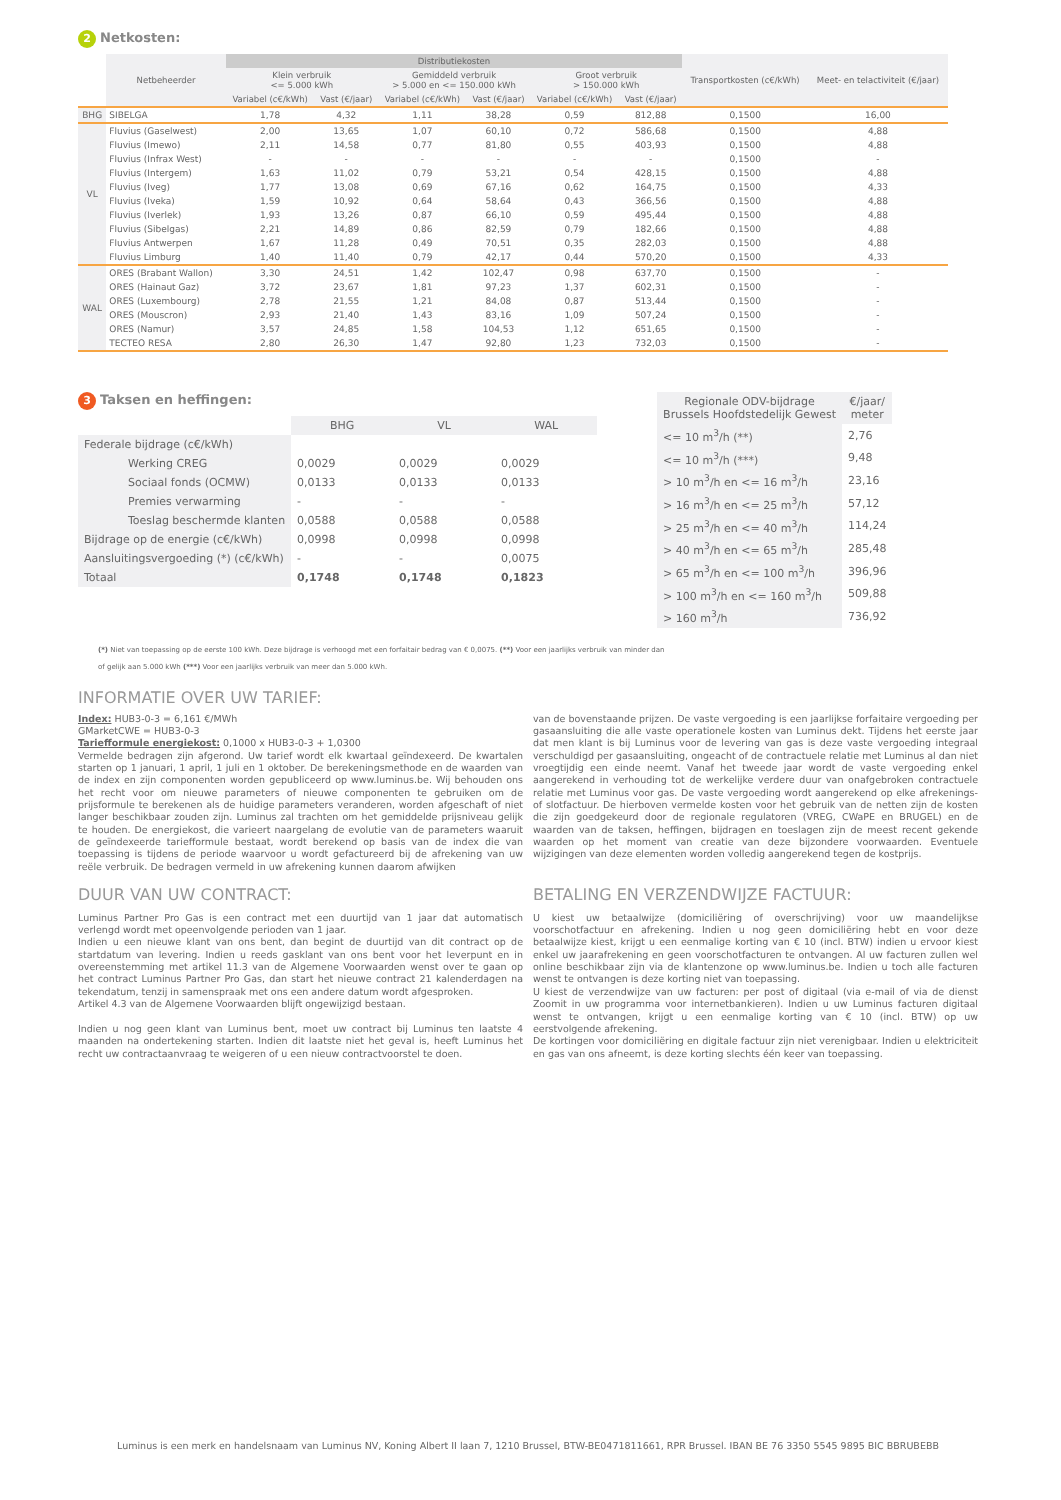2 Netkosten:
| | Netbeheerder | Distributiekosten | | | | | | Transportkosten (c€/kWh) | Meet- en telactiviteit (€/jaar) |
| --- | --- | --- | --- | --- | --- | --- | --- | --- | --- |
| | | Klein verbruik <= 5.000 kWh | | Gemiddeld verbruik > 5.000 en <= 150.000 kWh | | Groot verbruik > 150.000 kWh | | | |
| | | Variabel (c€/kWh) | Vast (€/jaar) | Variabel (c€/kWh) | Vast (€/jaar) | Variabel (c€/kWh) | Vast (€/jaar) | | |
| BHG | SIBELGA | 1,78 | 4,32 | 1,11 | 38,28 | 0,59 | 812,88 | 0,1500 | 16,00 |
| VL | Fluvius (Gaselwest) | 2,00 | 13,65 | 1,07 | 60,10 | 0,72 | 586,68 | 0,1500 | 4,88 |
| | Fluvius (Imewo) | 2,11 | 14,58 | 0,77 | 81,80 | 0,55 | 403,93 | 0,1500 | 4,88 |
| | Fluvius (Infrax West) | - | - | - | - | - | - | 0,1500 | - |
| | Fluvius (Intergem) | 1,63 | 11,02 | 0,79 | 53,21 | 0,54 | 428,15 | 0,1500 | 4,88 |
| | Fluvius (Iveg) | 1,77 | 13,08 | 0,69 | 67,16 | 0,62 | 164,75 | 0,1500 | 4,33 |
| | Fluvius (Iveka) | 1,59 | 10,92 | 0,64 | 58,64 | 0,43 | 366,56 | 0,1500 | 4,88 |
| | Fluvius (Iverlek) | 1,93 | 13,26 | 0,87 | 66,10 | 0,59 | 495,44 | 0,1500 | 4,88 |
| | Fluvius (Sibelgas) | 2,21 | 14,89 | 0,86 | 82,59 | 0,79 | 182,66 | 0,1500 | 4,88 |
| | Fluvius Antwerpen | 1,67 | 11,28 | 0,49 | 70,51 | 0,35 | 282,03 | 0,1500 | 4,88 |
| | Fluvius Limburg | 1,40 | 11,40 | 0,79 | 42,17 | 0,44 | 570,20 | 0,1500 | 4,33 |
| WAL | ORES (Brabant Wallon) | 3,30 | 24,51 | 1,42 | 102,47 | 0,98 | 637,70 | 0,1500 | - |
| | ORES (Hainaut Gaz) | 3,72 | 23,67 | 1,81 | 97,23 | 1,37 | 602,31 | 0,1500 | - |
| | ORES (Luxembourg) | 2,78 | 21,55 | 1,21 | 84,08 | 0,87 | 513,44 | 0,1500 | - |
| | ORES (Mouscron) | 2,93 | 21,40 | 1,43 | 83,16 | 1,09 | 507,24 | 0,1500 | - |
| | ORES (Namur) | 3,57 | 24,85 | 1,58 | 104,53 | 1,12 | 651,65 | 0,1500 | - |
| | TECTEO RESA | 2,80 | 26,30 | 1,47 | 92,80 | 1,23 | 732,03 | 0,1500 | - |
3 Taksen en heffingen:
| | BHG | VL | WAL |
| --- | --- | --- | --- |
| Federale bijdrage (c€/kWh) | | | |
| Werking CREG | 0,0029 | 0,0029 | 0,0029 |
| Sociaal fonds (OCMW) | 0,0133 | 0,0133 | 0,0133 |
| Premies verwarming | - | - | - |
| Toeslag beschermde klanten | 0,0588 | 0,0588 | 0,0588 |
| Bijdrage op de energie (c€/kWh) | 0,0998 | 0,0998 | 0,0998 |
| Aansluitingsvergoeding (*) (c€/kWh) | - | - | 0,0075 |
| Totaal | 0,1748 | 0,1748 | 0,1823 |
| Regionale ODV-bijdrage Brussels Hoofdstedelijk Gewest | €/jaar/ meter |
| --- | --- |
| <= 10 m<sup>3</sup>/h (**) | 2,76 |
| <= 10 m<sup>3</sup>/h (***) | 9,48 |
| > 10 m<sup>3</sup>/h en <= 16 m<sup>3</sup>/h | 23,16 |
| > 16 m<sup>3</sup>/h en <= 25 m<sup>3</sup>/h | 57,12 |
| > 25 m<sup>3</sup>/h en <= 40 m<sup>3</sup>/h | 114,24 |
| > 40 m<sup>3</sup>/h en <= 65 m<sup>3</sup>/h | 285,48 |
| > 65 m<sup>3</sup>/h en <= 100 m<sup>3</sup>/h | 396,96 |
| > 100 m<sup>3</sup>/h en <= 160 m<sup>3</sup>/h | 509,88 |
| > 160 m<sup>3</sup>/h | 736,92 |
(*) Niet van toepassing op de eerste 100 kWh. Deze bijdrage is verhoogd met een forfaitair bedrag van € 0,0075. (**) Voor een jaarlijks verbruik van minder dan of gelijk aan 5.000 kWh (***) Voor een jaarlijks verbruik van meer dan 5.000 kWh.
INFORMATIE OVER UW TARIEF:
Index: HUB3-0-3 = 6,161 €/MWh
GMarketCWE = HUB3-0-3
Tariefformule energiekost: 0,1000 x HUB3-0-3 + 1,0300
Vermelde bedragen zijn afgerond. Uw tarief wordt elk kwartaal geïndexeerd. De kwartalen starten op 1 januari, 1 april, 1 juli en 1 oktober. De berekeningsmethode en de waarden van de index en zijn componenten worden gepubliceerd op www.luminus.be. Wij behouden ons het recht voor om nieuwe parameters of nieuwe componenten te gebruiken om de prijsformule te berekenen als de huidige parameters veranderen, worden afgeschaft of niet langer beschikbaar zouden zijn. Luminus zal trachten om het gemiddelde prijsniveau gelijk te houden. De energiekost, die varieert naargelang de evolutie van de parameters waaruit de geïndexeerde tariefformule bestaat, wordt berekend op basis van de index die van toepassing is tijdens de periode waarvoor u wordt gefactureerd bij de afrekening van uw reële verbruik. De bedragen vermeld in uw afrekening kunnen daarom afwijken
van de bovenstaande prijzen. De vaste vergoeding is een jaarlijkse forfaitaire vergoeding per gasaansluiting die alle vaste operationele kosten van Luminus dekt. Tijdens het eerste jaar dat men klant is bij Luminus voor de levering van gas is deze vaste vergoeding integraal verschuldigd per gasaansluiting, ongeacht of de contractuele relatie met Luminus al dan niet vroegtijdig een einde neemt. Vanaf het tweede jaar wordt de vaste vergoeding enkel aangerekend in verhouding tot de werkelijke verdere duur van onafgebroken contractuele relatie met Luminus voor gas. De vaste vergoeding wordt aangerekend op elke afrekenings- of slotfactuur. De hierboven vermelde kosten voor het gebruik van de netten zijn de kosten die zijn goedgekeurd door de regionale regulatoren (VREG, CWaPE en BRUGEL) en de waarden van de taksen, heffingen, bijdragen en toeslagen zijn de meest recent gekende waarden op het moment van creatie van deze bijzondere voorwaarden. Eventuele wijzigingen van deze elementen worden volledig aangerekend tegen de kostprijs.
DUUR VAN UW CONTRACT:
Luminus Partner Pro Gas is een contract met een duurtijd van 1 jaar dat automatisch verlengd wordt met opeenvolgende perioden van 1 jaar.
Indien u een nieuwe klant van ons bent, dan begint de duurtijd van dit contract op de startdatum van levering. Indien u reeds gasklant van ons bent voor het leverpunt en in overeenstemming met artikel 11.3 van de Algemene Voorwaarden wenst over te gaan op het contract Luminus Partner Pro Gas, dan start het nieuwe contract 21 kalenderdagen na tekendatum, tenzij in samenspraak met ons een andere datum wordt afgesproken.
Artikel 4.3 van de Algemene Voorwaarden blijft ongewijzigd bestaan.
Indien u nog geen klant van Luminus bent, moet uw contract bij Luminus ten laatste 4 maanden na ondertekening starten. Indien dit laatste niet het geval is, heeft Luminus het recht uw contractaanvraag te weigeren of u een nieuw contractvoorstel te doen.
BETALING EN VERZENDWIJZE FACTUUR:
U kiest uw betaalwijze (domiciliëring of overschrijving) voor uw maandelijkse voorschotfactuur en afrekening. Indien u nog geen domiciliëring hebt en voor deze betaalwijze kiest, krijgt u een eenmalige korting van € 10 (incl. BTW) indien u ervoor kiest enkel uw jaarafrekening en geen voorschotfacturen te ontvangen. Al uw facturen zullen wel online beschikbaar zijn via de klantenzone op www.luminus.be. Indien u toch alle facturen wenst te ontvangen is deze korting niet van toepassing.
U kiest de verzendwijze van uw facturen: per post of digitaal (via e-mail of via de dienst Zoomit in uw programma voor internetbankieren). Indien u uw Luminus facturen digitaal wenst te ontvangen, krijgt u een eenmalige korting van € 10 (incl. BTW) op uw eerstvolgende afrekening.
De kortingen voor domiciliëring en digitale factuur zijn niet verenigbaar. Indien u elektriciteit en gas van ons afneemt, is deze korting slechts één keer van toepassing.
Luminus is een merk en handelsnaam van Luminus NV, Koning Albert II laan 7, 1210 Brussel, BTW-BE0471811661, RPR Brussel. IBAN BE 76 3350 5545 9895 BIC BBRUBEBB